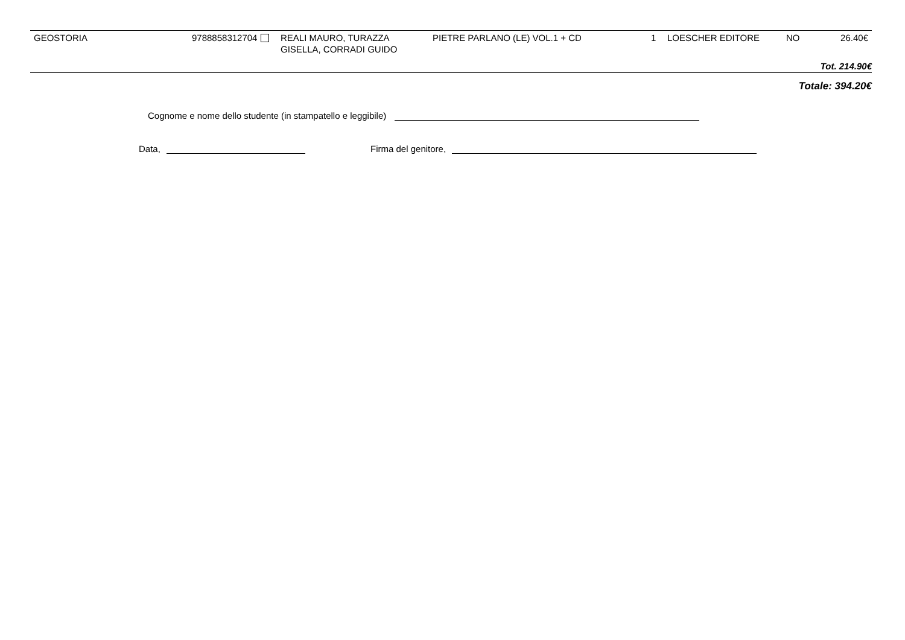| GEOSTORIA | 9788858312704 | REALI MAURO, TURAZZA GISELLA, CORRADI GUIDO | PIETRE PARLANO (LE) VOL.1 + CD | 1 | LOESCHER EDITORE | NO | 26.40€ |
Tot. 214.90€
Totale: 394.20€
Cognome e nome dello studente (in stampatello e leggibile)
Data, Firma del genitore,